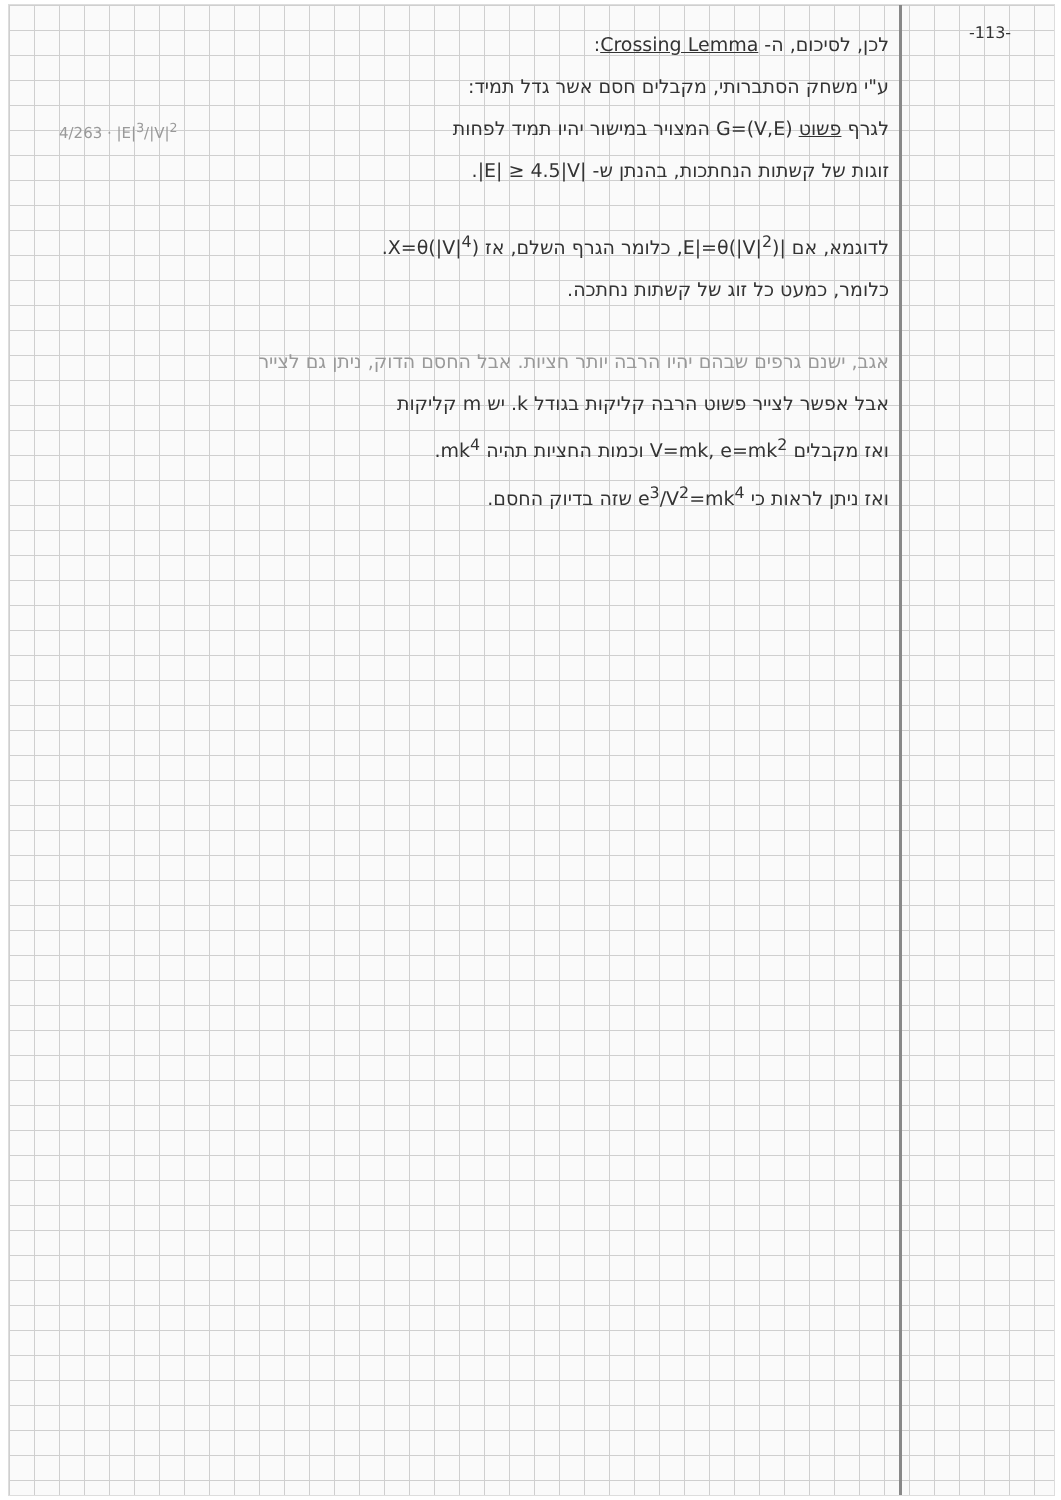-113-
לכן, לסיכום, ה- Crossing Lemma:
ע"י משחק הסתברותי, מקבלים חסם אשר גדל תמיד:
4/263 · |E|<sup>3</sup>/|V|<sup>2</sup> לגרף פשוט G=(V,E) המצויר במישור יהיו תמיד לפחות
זוגות של קשתות הנחתכות, בהנתן ש- |E| ≥ 4.5|V|.
לדוגמא, אם |E|=θ(|V|<sup>2</sup>), כלומר הגרף השלם, אז X=θ(|V|<sup>4</sup>).
כלומר, כמעט כל זוג של קשתות נחתכה.
אגב, ישנם גרפים שבהם יהיו הרבה יותר חציות. אבל החסם הדוק, ניתן גם לצייר
אבל אפשר לצייר פשוט הרבה קליקות בגודל k. יש m קליקות
ואז מקבלים V=mk, e=mk<sup>2</sup> וכמות החציות תהיה mk<sup>4</sup>.
ואז ניתן לראות כי e<sup>3</sup>/V<sup>2</sup>=mk<sup>4</sup> שזה בדיוק החסם.